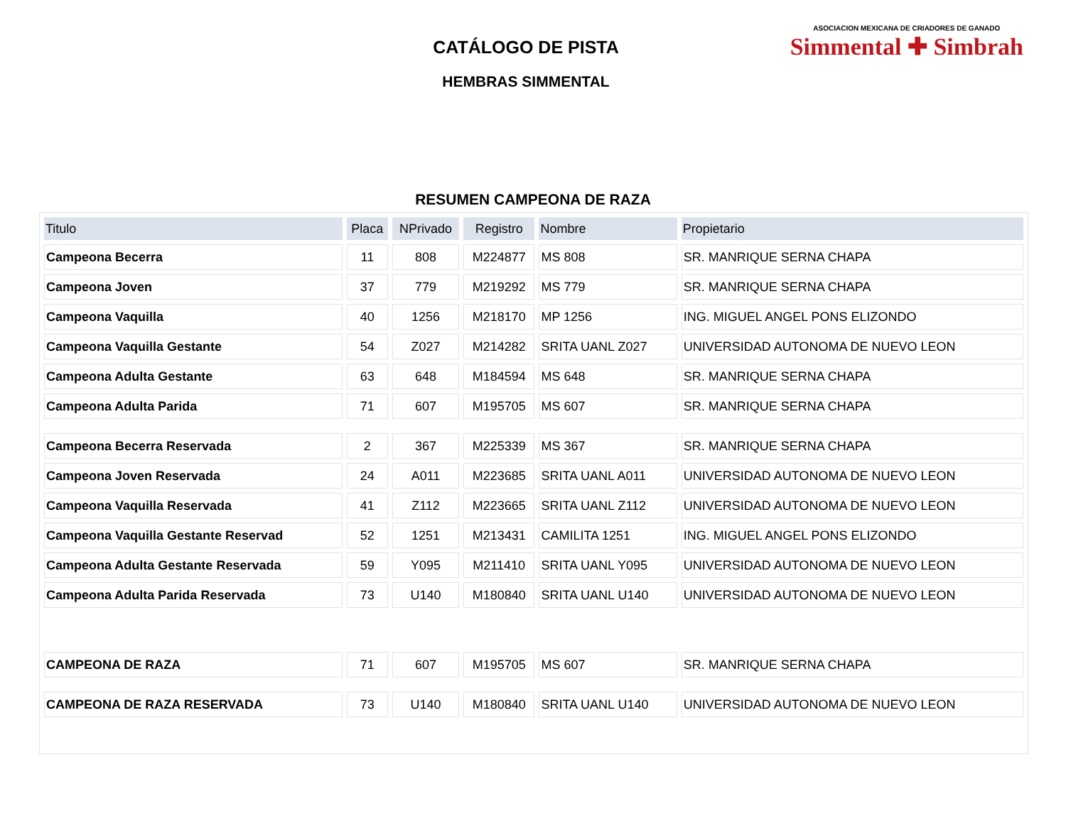ASOCIACION MEXICANA DE CRIADORES DE GANADO
Simmental ✚ Simbrah
CATÁLOGO DE PISTA
HEMBRAS SIMMENTAL
RESUMEN CAMPEONA DE RAZA
| Titulo | Placa | NPrivado | Registro | Nombre | Propietario |
| --- | --- | --- | --- | --- | --- |
| Campeona Becerra | 11 | 808 | M224877 | MS 808 | SR. MANRIQUE SERNA CHAPA |
| Campeona Joven | 37 | 779 | M219292 | MS 779 | SR. MANRIQUE SERNA CHAPA |
| Campeona Vaquilla | 40 | 1256 | M218170 | MP 1256 | ING. MIGUEL ANGEL PONS ELIZONDO |
| Campeona Vaquilla Gestante | 54 | Z027 | M214282 | SRITA UANL Z027 | UNIVERSIDAD AUTONOMA DE NUEVO LEON |
| Campeona Adulta Gestante | 63 | 648 | M184594 | MS 648 | SR. MANRIQUE SERNA CHAPA |
| Campeona Adulta Parida | 71 | 607 | M195705 | MS 607 | SR. MANRIQUE SERNA CHAPA |
| Campeona Becerra Reservada | 2 | 367 | M225339 | MS 367 | SR. MANRIQUE SERNA CHAPA |
| Campeona Joven Reservada | 24 | A011 | M223685 | SRITA UANL A011 | UNIVERSIDAD AUTONOMA DE NUEVO LEON |
| Campeona Vaquilla Reservada | 41 | Z112 | M223665 | SRITA UANL Z112 | UNIVERSIDAD AUTONOMA DE NUEVO LEON |
| Campeona Vaquilla Gestante Reservad | 52 | 1251 | M213431 | CAMILITA 1251 | ING. MIGUEL ANGEL PONS ELIZONDO |
| Campeona Adulta Gestante Reservada | 59 | Y095 | M211410 | SRITA UANL Y095 | UNIVERSIDAD AUTONOMA DE NUEVO LEON |
| Campeona Adulta Parida Reservada | 73 | U140 | M180840 | SRITA UANL U140 | UNIVERSIDAD AUTONOMA DE NUEVO LEON |
| CAMPEONA DE RAZA | 71 | 607 | M195705 | MS 607 | SR. MANRIQUE SERNA CHAPA |
| CAMPEONA DE RAZA RESERVADA | 73 | U140 | M180840 | SRITA UANL U140 | UNIVERSIDAD AUTONOMA DE NUEVO LEON |